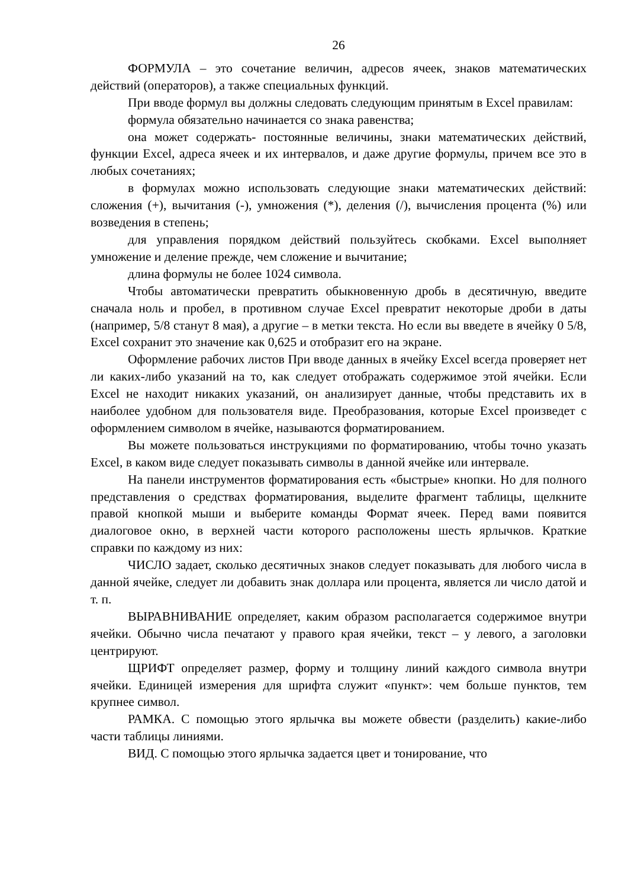26
ФОРМУЛА – это сочетание величин, адресов ячеек, знаков математических действий (операторов), а также специальных функций.
При вводе формул вы должны следовать следующим принятым в Excel правилам:
формула обязательно начинается со знака равенства;
она может содержать- постоянные величины, знаки математических действий, функции Excel, адреса ячеек и их интервалов, и даже другие формулы, причем все это в любых сочетаниях;
в формулах можно использовать следующие знаки математических действий: сложения (+), вычитания (-), умножения (*), деления (/), вычисления процента (%) или возведения в степень;
для управления порядком действий пользуйтесь скобками. Excel выполняет умножение и деление прежде, чем сложение и вычитание;
длина формулы не более 1024 символа.
Чтобы автоматически превратить обыкновенную дробь в десятичную, введите сначала ноль и пробел, в противном случае Excel превратит некоторые дроби в даты (например, 5/8 станут 8 мая), а другие – в метки текста. Но если вы введете в ячейку 0 5/8, Excel сохранит это значение как 0,625 и отобразит его на экране.
Оформление рабочих листов При вводе данных в ячейку Excel всегда проверяет нет ли каких-либо указаний на то, как следует отображать содержимое этой ячейки. Если Excel не находит никаких указаний, он анализирует данные, чтобы представить их в наиболее удобном для пользователя виде. Преобразования, которые Excel произведет с оформлением символом в ячейке, называются форматированием.
Вы можете пользоваться инструкциями по форматированию, чтобы точно указать Excel, в каком виде следует показывать символы в данной ячейке или интервале.
На панели инструментов форматирования есть «быстрые» кнопки. Но для полного представления о средствах форматирования, выделите фрагмент таблицы, щелкните правой кнопкой мыши и выберите команды Формат ячеек. Перед вами появится диалоговое окно, в верхней части которого расположены шесть ярлычков. Краткие справки по каждому из них:
ЧИСЛО задает, сколько десятичных знаков следует показывать для любого числа в данной ячейке, следует ли добавить знак доллара или процента, является ли число датой и т. п.
ВЫРАВНИВАНИЕ определяет, каким образом располагается содержимое внутри ячейки. Обычно числа печатают у правого края ячейки, текст – у левого, а заголовки центрируют.
ЩРИФТ определяет размер, форму и толщину линий каждого символа внутри ячейки. Единицей измерения для шрифта служит «пункт»: чем больше пунктов, тем крупнее символ.
РАМКА. С помощью этого ярлычка вы можете обвести (разделить) какие-либо части таблицы линиями.
ВИД. С помощью этого ярлычка задается цвет и тонирование, что